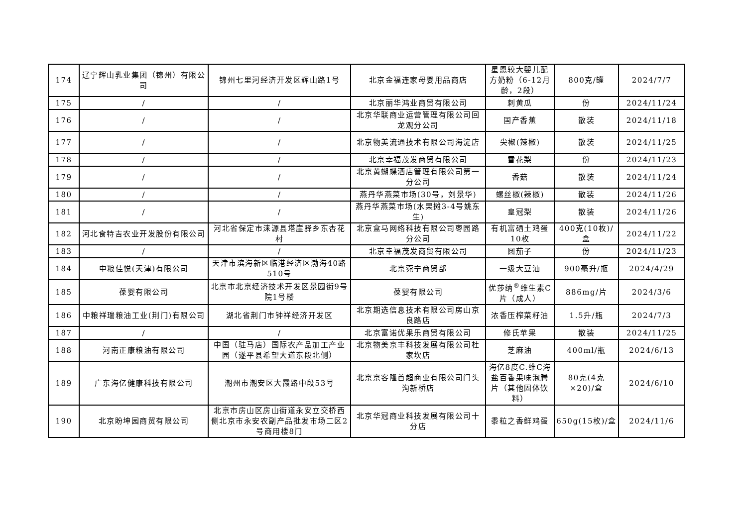| 174 | 辽宁辉山乳业集团（锦州）有限公司 | 锦州七里河经济开发区辉山路1号 | 北京金福连家母婴用品商店 | 星恩较大婴儿配方奶粉（6-12月龄，2段） | 800克/罐 | 2024/7/7 |
| 175 | / | / | 北京丽华鸿业商贸有限公司 | 刺黄瓜 | 份 | 2024/11/24 |
| 176 | / | / | 北京华联商业运营管理有限公司回龙观分公司 | 国产香蕉 | 散装 | 2024/11/18 |
| 177 | / | / | 北京物美流通技术有限公司海淀店 | 尖椒(辣椒) | 散装 | 2024/11/25 |
| 178 | / | / | 北京幸福茂发商贸有限公司 | 雪花梨 | 份 | 2024/11/23 |
| 179 | / | / | 北京黄蝴蝶酒店管理有限公司第一分公司 | 香菇 | 散装 | 2024/11/24 |
| 180 | / | / | 燕丹华燕菜市场(30号，刘景华) | 螺丝椒(辣椒) | 散装 | 2024/11/26 |
| 181 | / | / | 燕丹华燕菜市场(水果摊3-4号姚东生) | 皇冠梨 | 散装 | 2024/11/26 |
| 182 | 河北食特吉农业开发股份有限公司 | 河北省保定市涞源县塔崖驿乡东杏花村 | 北京盒马网络科技有限公司枣园路分公司 | 有机富硒土鸡蛋10枚 | 400克(10枚)/盒 | 2024/11/22 |
| 183 | / | / | 北京幸福茂发商贸有限公司 | 圆茄子 | 份 | 2024/11/23 |
| 184 | 中粮佳悦(天津)有限公司 | 天津市滨海新区临港经济区渤海40路510号 | 北京菀宁商贸部 | 一级大豆油 | 900毫升/瓶 | 2024/4/29 |
| 185 | 葆婴有限公司 | 北京市北京经济技术开发区景园街9号院1号楼 | 葆婴有限公司 | 优莎纳<sup>®</sup>维生素C片（成人） | 886mg/片 | 2024/3/6 |
| 186 | 中粮祥瑞粮油工业(荆门)有限公司 | 湖北省荆门市钟祥经济开发区 | 北京期选信息技术有限公司房山京良路店 | 浓香压榨菜籽油 | 1.5升/瓶 | 2024/7/3 |
| 187 | / | / | 北京富诺优果乐商贸有限公司 | 修氏苹果 | 散装 | 2024/11/25 |
| 188 | 河南正康粮油有限公司 | 中国（驻马店）国际农产品加工产业园（遂平县希望大道东段北侧） | 北京物美京丰科技发展有限公司杜家坎店 | 芝麻油 | 400ml/瓶 | 2024/6/13 |
| 189 | 广东海亿健康科技有限公司 | 潮州市潮安区大霞路中段53号 | 北京京客隆首超商业有限公司门头沟新桥店 | 海亿8度C.维C海盐百香果味泡腾片（其他固体饮料） | 80克(4克×20)/盒 | 2024/6/10 |
| 190 | 北京盼坤园商贸有限公司 | 北京市房山区房山街道永安立交桥西侧北京市永安农副产品批发市场二区2号商用楼8门 | 北京华冠商业科技发展有限公司十分店 | 黍粒之香鲜鸡蛋 | 650g(15枚)/盒 | 2024/11/6 |